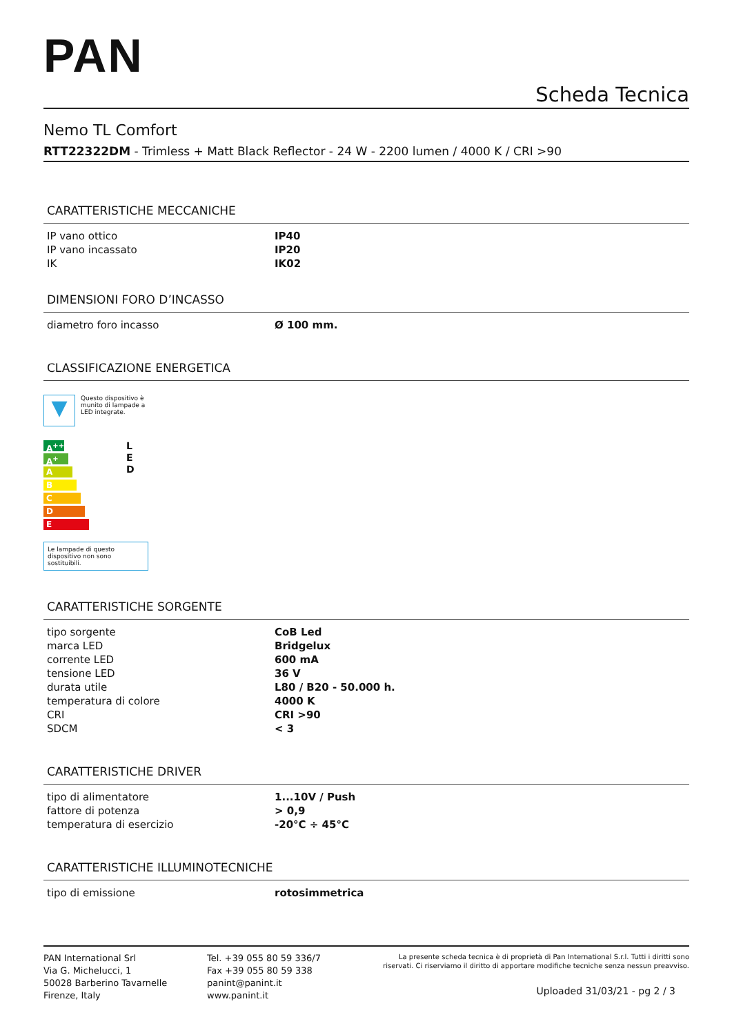PAN
Scheda Tecnica
Nemo TL Comfort
RTT22322DM - Trimless + Matt Black Reflector - 24 W - 2200 lumen / 4000 K / CRI >90
CARATTERISTICHE MECCANICHE
| IP vano ottico | IP40 |
| IP vano incassato | IP20 |
| IK | IK02 |
DIMENSIONI FORO D’INCASSO
| diametro foro incasso | Ø 100 mm. |
CLASSIFICAZIONE ENERGETICA
▼
Questo dispositivo è
munito di lampade a
LED integrate.
A<sup>++</sup>
A<sup>+</sup>
A
B
C
D
E
L
E
D
Le lampade di questo dispositivo non sono sostituibili.
CARATTERISTICHE SORGENTE
| tipo sorgente | CoB Led |
| marca LED | Bridgelux |
| corrente LED | 600 mA |
| tensione LED | 36 V |
| durata utile | L80 / B20 - 50.000 h. |
| temperatura di colore | 4000 K |
| CRI | CRI >90 |
| SDCM | < 3 |
CARATTERISTICHE DRIVER
| tipo di alimentatore | 1...10V / Push |
| fattore di potenza | > 0,9 |
| temperatura di esercizio | -20°C ÷ 45°C |
CARATTERISTICHE ILLUMINOTECNICHE
| tipo di emissione | rotosimmetrica |
PAN International Srl
Via G. Michelucci, 1
50028 Barberino Tavarnelle
Firenze, Italy
Tel. +39 055 80 59 336/7
Fax +39 055 80 59 338
panint@panint.it
www.panint.it
La presente scheda tecnica è di proprietà di Pan International S.r.l. Tutti i diritti sono riservati. Ci riserviamo il diritto di apportare modifiche tecniche senza nessun preavviso.
Uploaded 31/03/21 - pg 2 / 3